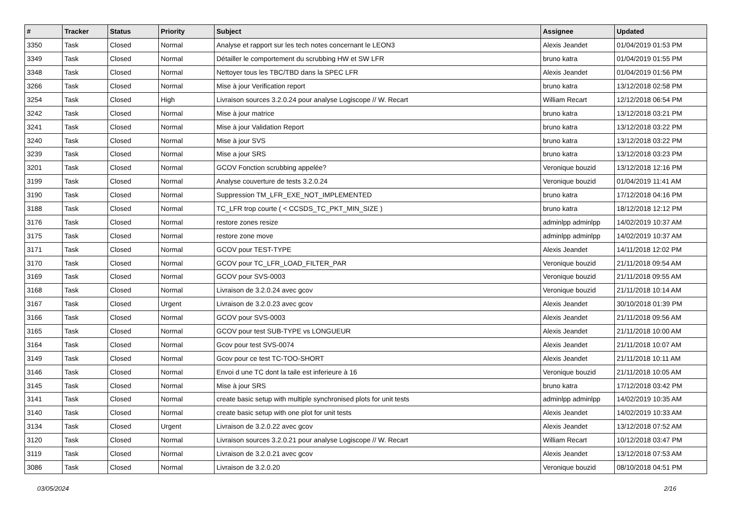| # | Tracker | Status | Priority | Subject | Assignee | Updated |
| --- | --- | --- | --- | --- | --- | --- |
| 3350 | Task | Closed | Normal | Analyse et rapport sur les tech notes concernant le LEON3 | Alexis Jeandet | 01/04/2019 01:53 PM |
| 3349 | Task | Closed | Normal | Détailler le comportement du scrubbing HW et SW LFR | bruno katra | 01/04/2019 01:55 PM |
| 3348 | Task | Closed | Normal | Nettoyer tous les TBC/TBD dans la SPEC LFR | Alexis Jeandet | 01/04/2019 01:56 PM |
| 3266 | Task | Closed | Normal | Mise à jour Verification report | bruno katra | 13/12/2018 02:58 PM |
| 3254 | Task | Closed | High | Livraison sources 3.2.0.24 pour analyse Logiscope // W. Recart | William Recart | 12/12/2018 06:54 PM |
| 3242 | Task | Closed | Normal | Mise à jour matrice | bruno katra | 13/12/2018 03:21 PM |
| 3241 | Task | Closed | Normal | Mise à jour Validation Report | bruno katra | 13/12/2018 03:22 PM |
| 3240 | Task | Closed | Normal | Mise à jour SVS | bruno katra | 13/12/2018 03:22 PM |
| 3239 | Task | Closed | Normal | Mise a jour SRS | bruno katra | 13/12/2018 03:23 PM |
| 3201 | Task | Closed | Normal | GCOV Fonction scrubbing appelée? | Veronique bouzid | 13/12/2018 12:16 PM |
| 3199 | Task | Closed | Normal | Analyse couverture de tests 3.2.0.24 | Veronique bouzid | 01/04/2019 11:41 AM |
| 3190 | Task | Closed | Normal | Suppression TM_LFR_EXE_NOT_IMPLEMENTED | bruno katra | 17/12/2018 04:16 PM |
| 3188 | Task | Closed | Normal | TC_LFR trop courte ( < CCSDS_TC_PKT_MIN_SIZE ) | bruno katra | 18/12/2018 12:12 PM |
| 3176 | Task | Closed | Normal | restore zones resize | adminlpp adminlpp | 14/02/2019 10:37 AM |
| 3175 | Task | Closed | Normal | restore zone move | adminlpp adminlpp | 14/02/2019 10:37 AM |
| 3171 | Task | Closed | Normal | GCOV pour TEST-TYPE | Alexis Jeandet | 14/11/2018 12:02 PM |
| 3170 | Task | Closed | Normal | GCOV pour TC_LFR_LOAD_FILTER_PAR | Veronique bouzid | 21/11/2018 09:54 AM |
| 3169 | Task | Closed | Normal | GCOV pour SVS-0003 | Veronique bouzid | 21/11/2018 09:55 AM |
| 3168 | Task | Closed | Normal | Livraison de 3.2.0.24 avec gcov | Veronique bouzid | 21/11/2018 10:14 AM |
| 3167 | Task | Closed | Urgent | Livraison de 3.2.0.23 avec gcov | Alexis Jeandet | 30/10/2018 01:39 PM |
| 3166 | Task | Closed | Normal | GCOV pour SVS-0003 | Alexis Jeandet | 21/11/2018 09:56 AM |
| 3165 | Task | Closed | Normal | GCOV pour test SUB-TYPE vs LONGUEUR | Alexis Jeandet | 21/11/2018 10:00 AM |
| 3164 | Task | Closed | Normal | Gcov pour test SVS-0074 | Alexis Jeandet | 21/11/2018 10:07 AM |
| 3149 | Task | Closed | Normal | Gcov pour ce test TC-TOO-SHORT | Alexis Jeandet | 21/11/2018 10:11 AM |
| 3146 | Task | Closed | Normal | Envoi d une TC dont la taile est inferieure à 16 | Veronique bouzid | 21/11/2018 10:05 AM |
| 3145 | Task | Closed | Normal | Mise à jour SRS | bruno katra | 17/12/2018 03:42 PM |
| 3141 | Task | Closed | Normal | create basic setup with multiple synchronised plots for unit tests | adminlpp adminlpp | 14/02/2019 10:35 AM |
| 3140 | Task | Closed | Normal | create basic setup with one plot for unit tests | Alexis Jeandet | 14/02/2019 10:33 AM |
| 3134 | Task | Closed | Urgent | Livraison de 3.2.0.22 avec gcov | Alexis Jeandet | 13/12/2018 07:52 AM |
| 3120 | Task | Closed | Normal | Livraison sources 3.2.0.21 pour analyse Logiscope // W. Recart | William Recart | 10/12/2018 03:47 PM |
| 3119 | Task | Closed | Normal | Livraison de 3.2.0.21 avec gcov | Alexis Jeandet | 13/12/2018 07:53 AM |
| 3086 | Task | Closed | Normal | Livraison de 3.2.0.20 | Veronique bouzid | 08/10/2018 04:51 PM |
03/05/2024 2/16